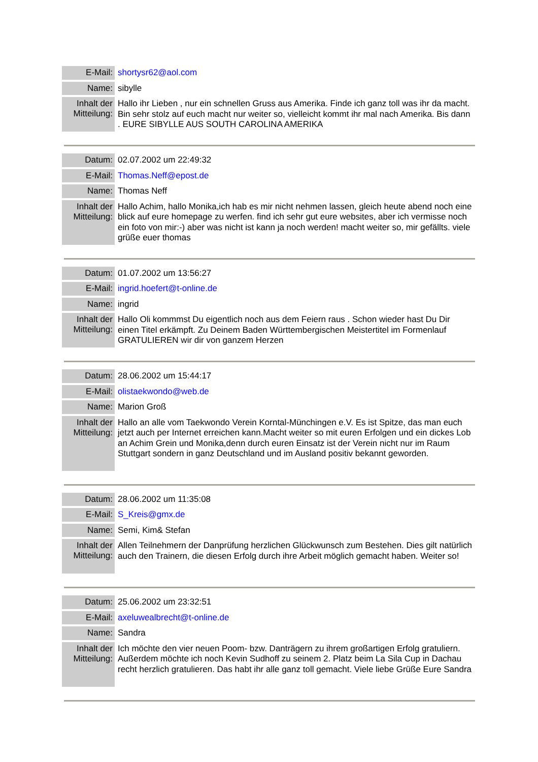| E-Mail: | shortysr62@aol.com |
| Name: | sibylle |
| Inhalt der Mitteilung: | Hallo ihr Lieben , nur ein schnellen Gruss aus Amerika. Finde ich ganz toll was ihr da macht. Bin sehr stolz auf euch macht nur weiter so, vielleicht kommt ihr mal nach Amerika. Bis dann . EURE SIBYLLE AUS SOUTH CAROLINA AMERIKA |
| Datum: | 02.07.2002 um 22:49:32 |
| E-Mail: | Thomas.Neff@epost.de |
| Name: | Thomas Neff |
| Inhalt der Mitteilung: | Hallo Achim, hallo Monika,ich hab es mir nicht nehmen lassen, gleich heute abend noch eine blick auf eure homepage zu werfen. find ich sehr gut eure websites, aber ich vermisse noch ein foto von mir:-) aber was nicht ist kann ja noch werden! macht weiter so, mir gefällts. viele grüße euer thomas |
| Datum: | 01.07.2002 um 13:56:27 |
| E-Mail: | ingrid.hoefert@t-online.de |
| Name: | ingrid |
| Inhalt der Mitteilung: | Hallo Oli kommmst Du eigentlich noch aus dem Feiern raus . Schon wieder hast Du Dir einen Titel erkämpft. Zu Deinem Baden Württembergischen Meistertitel im Formenlauf GRATULIEREN wir dir von ganzem Herzen |
| Datum: | 28.06.2002 um 15:44:17 |
| E-Mail: | olistaekwondo@web.de |
| Name: | Marion Groß |
| Inhalt der Mitteilung: | Hallo an alle vom Taekwondo Verein Korntal-Münchingen e.V. Es ist Spitze, das man euch jetzt auch per Internet erreichen kann.Macht weiter so mit euren Erfolgen und ein dickes Lob an Achim Grein und Monika,denn durch euren Einsatz ist der Verein nicht nur im Raum Stuttgart sondern in ganz Deutschland und im Ausland positiv bekannt geworden. |
| Datum: | 28.06.2002 um 11:35:08 |
| E-Mail: | S_Kreis@gmx.de |
| Name: | Semi, Kim& Stefan |
| Inhalt der Mitteilung: | Allen Teilnehmern der Danprüfung herzlichen Glückwunsch zum Bestehen. Dies gilt natürlich auch den Trainern, die diesen Erfolg durch ihre Arbeit möglich gemacht haben. Weiter so! |
| Datum: | 25.06.2002 um 23:32:51 |
| E-Mail: | axeluwealbrecht@t-online.de |
| Name: | Sandra |
| Inhalt der Mitteilung: | Ich möchte den vier neuen Poom- bzw. Danträgern zu ihrem großartigen Erfolg gratuliern. Außerdem möchte ich noch Kevin Sudhoff zu seinem 2. Platz beim La Sila Cup in Dachau recht herzlich gratulieren. Das habt ihr alle ganz toll gemacht. Viele liebe Grüße Eure Sandra |